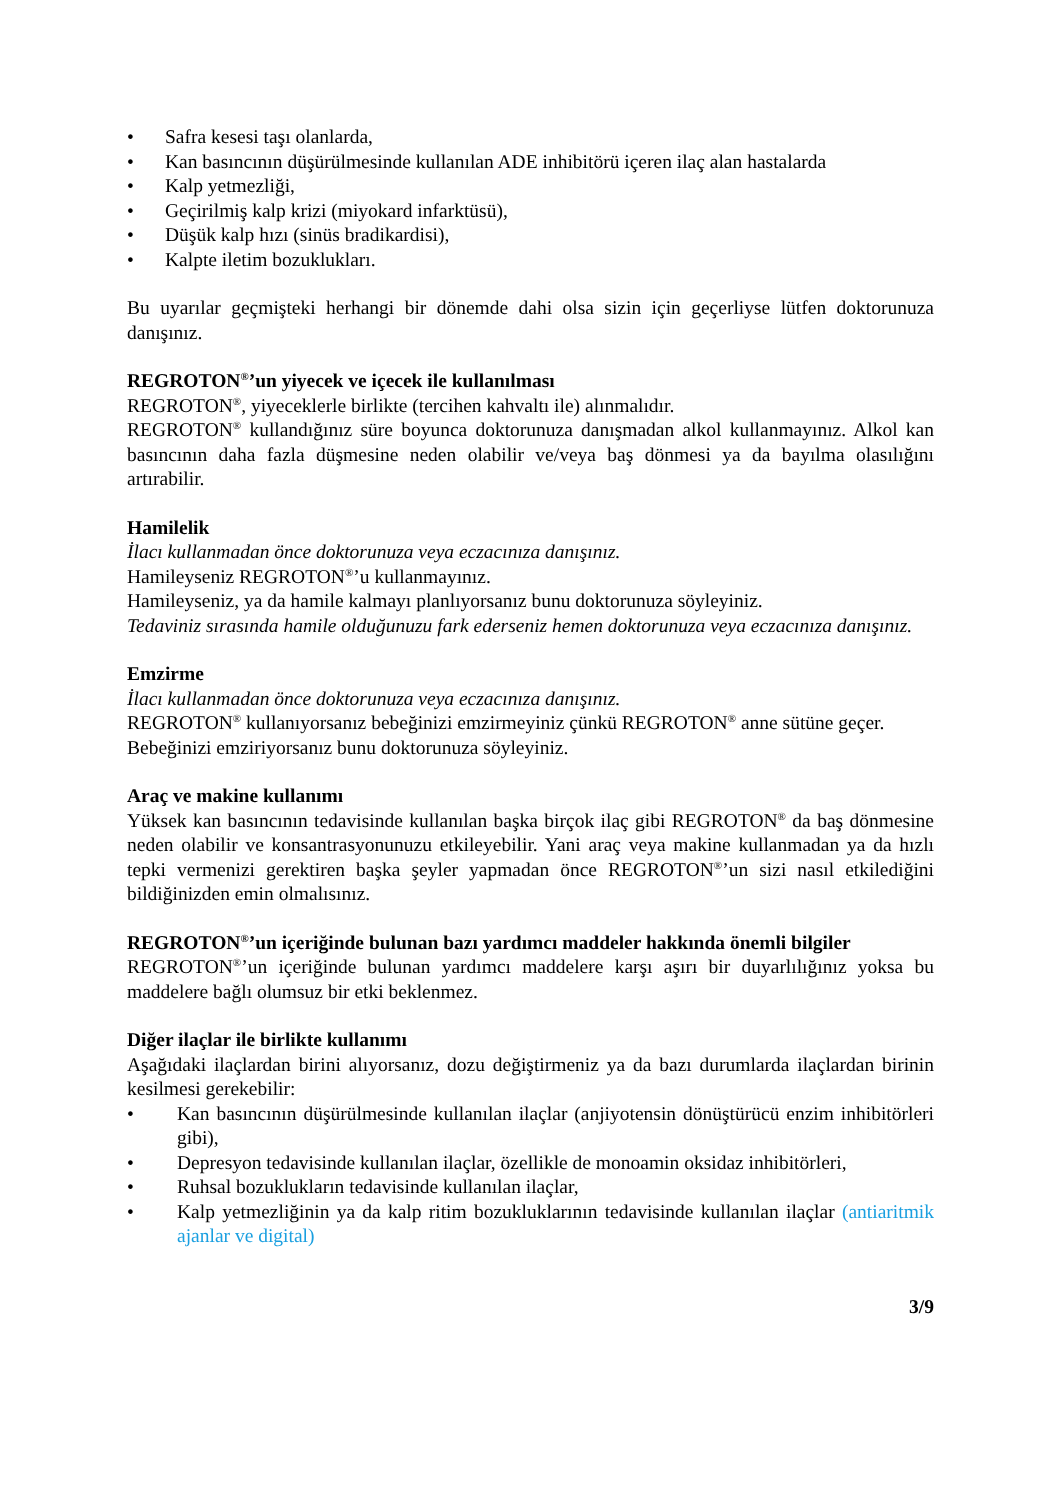• Safra kesesi taşı olanlarda,
• Kan basıncının düşürülmesinde kullanılan ADE inhibitörü içeren ilaç alan hastalarda
• Kalp yetmezliği,
• Geçirilmiş kalp krizi (miyokard infarktüsü),
• Düşük kalp hızı (sinüs bradikardisi),
• Kalpte iletim bozuklukları.
Bu uyarılar geçmişteki herhangi bir dönemde dahi olsa sizin için geçerliyse lütfen doktorunuza danışınız.
REGROTON<sup>®</sup>’un yiyecek ve içecek ile kullanılması
REGROTON<sup>®</sup>, yiyeceklerle birlikte (tercihen kahvaltı ile) alınmalıdır.
REGROTON<sup>®</sup> kullandığınız süre boyunca doktorunuza danışmadan alkol kullanmayınız. Alkol kan basıncının daha fazla düşmesine neden olabilir ve/veya baş dönmesi ya da bayılma olasılığını artırabilir.
Hamilelik
İlacı kullanmadan önce doktorunuza veya eczacınıza danışınız.
Hamileyseniz REGROTON<sup>®</sup>’u kullanmayınız.
Hamileyseniz, ya da hamile kalmayı planlıyorsanız bunu doktorunuza söyleyiniz.
Tedaviniz sırasında hamile olduğunuzu fark ederseniz hemen doktorunuza veya eczacınıza danışınız.
Emzirme
İlacı kullanmadan önce doktorunuza veya eczacınıza danışınız.
REGROTON<sup>®</sup> kullanıyorsanız bebeğinizi emzirmeyiniz çünkü REGROTON<sup>®</sup> anne sütüne geçer.
Bebeğinizi emziriyorsanız bunu doktorunuza söyleyiniz.
Araç ve makine kullanımı
Yüksek kan basıncının tedavisinde kullanılan başka birçok ilaç gibi REGROTON<sup>®</sup> da baş dönmesine neden olabilir ve konsantrasyonunuzu etkileyebilir. Yani araç veya makine kullanmadan ya da hızlı tepki vermenizi gerektiren başka şeyler yapmadan önce REGROTON<sup>®</sup>’un sizi nasıl etkilediğini bildiğinizden emin olmalısınız.
REGROTON<sup>®</sup>’un içeriğinde bulunan bazı yardımcı maddeler hakkında önemli bilgiler
REGROTON<sup>®</sup>’un içeriğinde bulunan yardımcı maddelere karşı aşırı bir duyarlılığınız yoksa bu maddelere bağlı olumsuz bir etki beklenmez.
Diğer ilaçlar ile birlikte kullanımı
Aşağıdaki ilaçlardan birini alıyorsanız, dozu değiştirmeniz ya da bazı durumlarda ilaçlardan birinin kesilmesi gerekebilir:
• Kan basıncının düşürülmesinde kullanılan ilaçlar (anjiyotensin dönüştürücü enzim inhibitörleri gibi),
• Depresyon tedavisinde kullanılan ilaçlar, özellikle de monoamin oksidaz inhibitörleri,
• Ruhsal bozuklukların tedavisinde kullanılan ilaçlar,
• Kalp yetmezliğinin ya da kalp ritim bozukluklarının tedavisinde kullanılan ilaçlar (antiaritmik ajanlar ve digital)
3/9